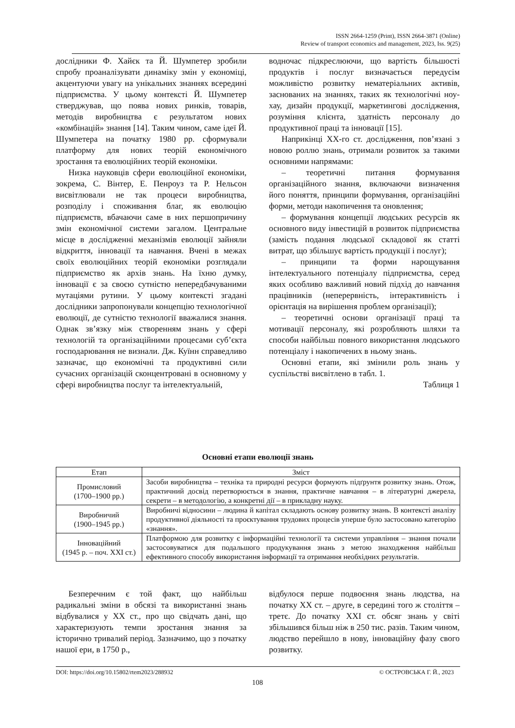ISSN 2664-1259 (Print), ISSN 2664-3871 (Online)
Review of transport economics and management, 2023, Iss. 9(25)
дослідники Ф. Хайєк та Й. Шумпетер зробили спробу проаналізувати динаміку змін у економіці, акцентуючи увагу на унікальних знаннях всередині підприємства. У цьому контексті Й. Шумпетер стверджував, що поява нових ринків, товарів, методів виробництва є результатом нових «комбінацій» знання [14]. Таким чином, саме ідеї Й. Шумпетера на початку 1980 рр. сформували платформу для нових теорій економічного зростання та еволюційних теорій економіки.
Низка науковців сфери еволюційної економіки, зокрема, С. Вінтер, Е. Пенроуз та Р. Нельсон висвітлювали не так процеси виробництва, розподілу і споживання благ, як еволюцію підприємств, вбачаючи саме в них першопричину змін економічної системи загалом. Центральне місце в дослідженні механізмів еволюції зайняли відкриття, інновації та навчання. Вчені в межах своїх еволюційних теорій економіки розглядали підприємство як архів знань. На їхню думку, інновації є за своєю сутністю непередбачуваними мутаціями рутини. У цьому контексті згадані дослідники запропонували концепцію технологічної еволюції, де сутністю технології вважалися знання. Однак зв’язку між створенням знань у сфері технологій та організаційними процесами суб’єкта господарювання не визнали. Дж. Куїнн справедливо зазначає, що економічні та продуктивні сили сучасних організацій сконцентровані в основному у сфері виробництва послуг та інтелектуальній,
водночас підкреслюючи, що вартість більшості продуктів і послуг визначається передусім можливістю розвитку нематеріальних активів, заснованих на знаннях, таких як технологічні ноу-хау, дизайн продукції, маркетингові дослідження, розуміння клієнта, здатність персоналу до продуктивної праці та інновації [15].
Наприкінці ХХ-го ст. дослідження, пов’язані з новою роллю знань, отримали розвиток за такими основними напрямами:
– теоретичні питання формування організаційного знання, включаючи визначення його поняття, принципи формування, організаційні форми, методи накопичення та оновлення;
– формування концепції людських ресурсів як основного виду інвестицій в розвиток підприємства (замість подання людської складової як статті витрат, що збільшує вартість продукції і послуг);
– принципи та форми нарощування інтелектуального потенціалу підприємства, серед яких особливо важливий новий підхід до навчання працівників (неперервність, інтерактивність і орієнтація на вирішення проблем організації);
– теоретичні основи організації праці та мотивації персоналу, які розробляють шляхи та способи найбільш повного використання людського потенціалу і накопичених в ньому знань.
Основні етапи, які змінили роль знань у суспільстві висвітлено в табл. 1.
Таблиця 1
Основні етапи еволюції знань
| Етап | Зміст |
| --- | --- |
| Промисловий (1700–1900 рр.) | Засоби виробництва – техніка та природні ресурси формують підґрунтя розвитку знань. Отож, практичний досвід перетворюється в знання, практичне навчання – в літературні джерела, секрети – в методологію, а конкретні дії – в прикладну науку. |
| Виробничий (1900–1945 рр.) | Виробничі відносини – людина й капітал складають основу розвитку знань. В контексті аналізу продуктивної діяльності та проєктування трудових процесів уперше було застосовано категорію «знання». |
| Інноваційний (1945 р. – поч. ХХІ ст.) | Платформою для розвитку є інформаційні технології та системи управління – знання почали застосовуватися для подальшого продукування знань з метою знаходження найбільш ефективного способу використання інформації та отримання необхідних результатів. |
Безперечним є той факт, що найбільш радикальні зміни в обсязі та використанні знань відбувалися у ХХ ст., про що свідчать дані, що характеризують темпи зростання знання за історично тривалий період. Зазначимо, що з початку нашої ери, в 1750 р.,
відбулося перше подвоєння знань людства, на початку ХХ ст. – друге, в середині того ж століття – третє. До початку ХХІ ст. обсяг знань у світі збільшився більш ніж в 250 тис. разів. Таким чином, людство перейшло в нову, інноваційну фазу свого розвитку.
DOI: https://doi.org/10.15802/rtem2023/288932 © ОСТРОВСЬКА Г. Й., 2023
108